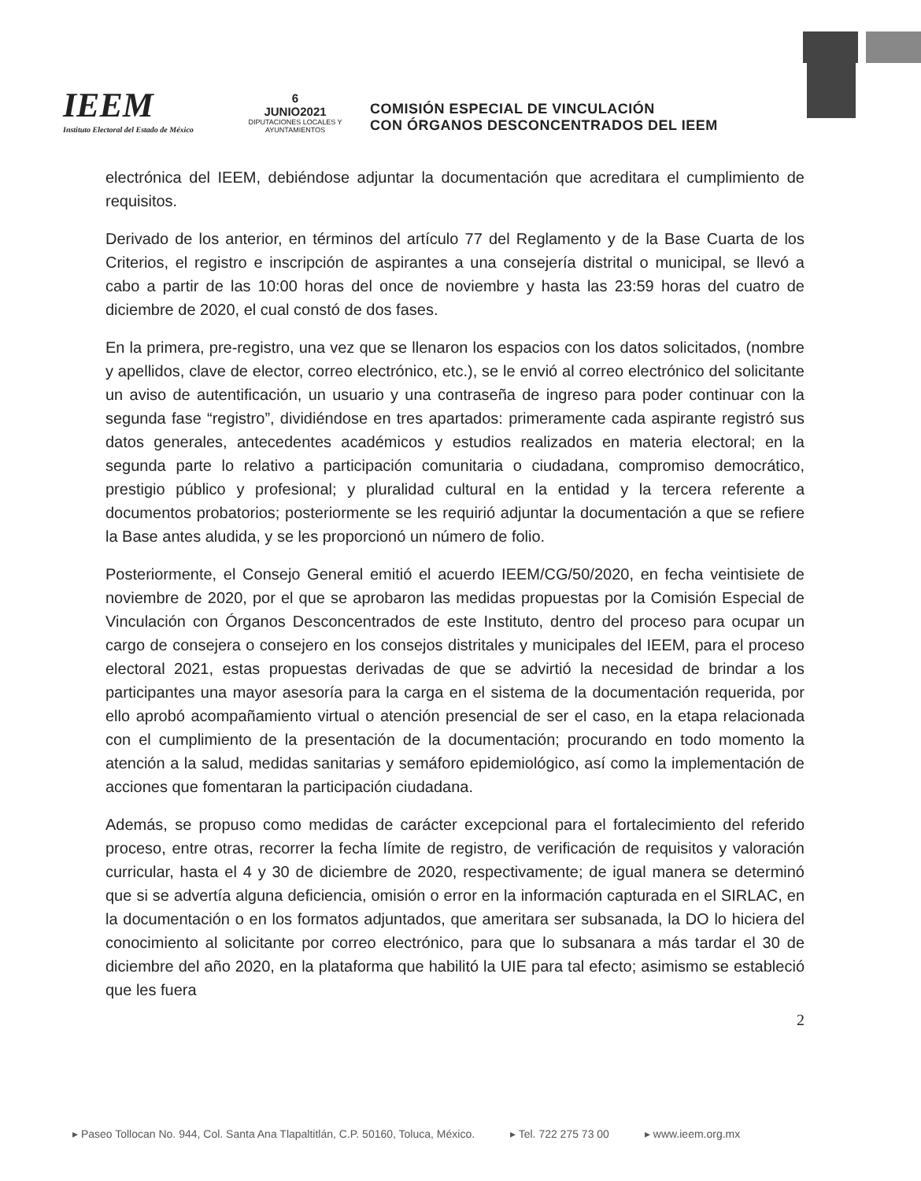IEEM
Instituto Electoral del Estado de México
6
JUNIO2021
DIPUTACIONES LOCALES Y AYUNTAMIENTOS
COMISIÓN ESPECIAL DE VINCULACIÓN
CON ÓRGANOS DESCONCENTRADOS DEL IEEM
electrónica del IEEM, debiéndose adjuntar la documentación que acreditara el cumplimiento de requisitos.
Derivado de los anterior, en términos del artículo 77 del Reglamento y de la Base Cuarta de los Criterios, el registro e inscripción de aspirantes a una consejería distrital o municipal, se llevó a cabo a partir de las 10:00 horas del once de noviembre y hasta las 23:59 horas del cuatro de diciembre de 2020, el cual constó de dos fases.
En la primera, pre-registro, una vez que se llenaron los espacios con los datos solicitados, (nombre y apellidos, clave de elector, correo electrónico, etc.), se le envió al correo electrónico del solicitante un aviso de autentificación, un usuario y una contraseña de ingreso para poder continuar con la segunda fase “registro”, dividiéndose en tres apartados: primeramente cada aspirante registró sus datos generales, antecedentes académicos y estudios realizados en materia electoral; en la segunda parte lo relativo a participación comunitaria o ciudadana, compromiso democrático, prestigio público y profesional; y pluralidad cultural en la entidad y la tercera referente a documentos probatorios; posteriormente se les requirió adjuntar la documentación a que se refiere la Base antes aludida, y se les proporcionó un número de folio.
Posteriormente, el Consejo General emitió el acuerdo IEEM/CG/50/2020, en fecha veintisiete de noviembre de 2020, por el que se aprobaron las medidas propuestas por la Comisión Especial de Vinculación con Órganos Desconcentrados de este Instituto, dentro del proceso para ocupar un cargo de consejera o consejero en los consejos distritales y municipales del IEEM, para el proceso electoral 2021, estas propuestas derivadas de que se advirtió la necesidad de brindar a los participantes una mayor asesoría para la carga en el sistema de la documentación requerida, por ello aprobó acompañamiento virtual o atención presencial de ser el caso, en la etapa relacionada con el cumplimiento de la presentación de la documentación; procurando en todo momento la atención a la salud, medidas sanitarias y semáforo epidemiológico, así como la implementación de acciones que fomentaran la participación ciudadana.
Además, se propuso como medidas de carácter excepcional para el fortalecimiento del referido proceso, entre otras, recorrer la fecha límite de registro, de verificación de requisitos y valoración curricular, hasta el 4 y 30 de diciembre de 2020, respectivamente; de igual manera se determinó que si se advertía alguna deficiencia, omisión o error en la información capturada en el SIRLAC, en la documentación o en los formatos adjuntados, que ameritara ser subsanada, la DO lo hiciera del conocimiento al solicitante por correo electrónico, para que lo subsanara a más tardar el 30 de diciembre del año 2020, en la plataforma que habilitó la UIE para tal efecto; asimismo se estableció que les fuera
2
▸ Paseo Tollocan No. 944, Col. Santa Ana Tlapaltitlán, C.P. 50160, Toluca, México. ▸ Tel. 722 275 73 00 ▸ www.ieem.org.mx